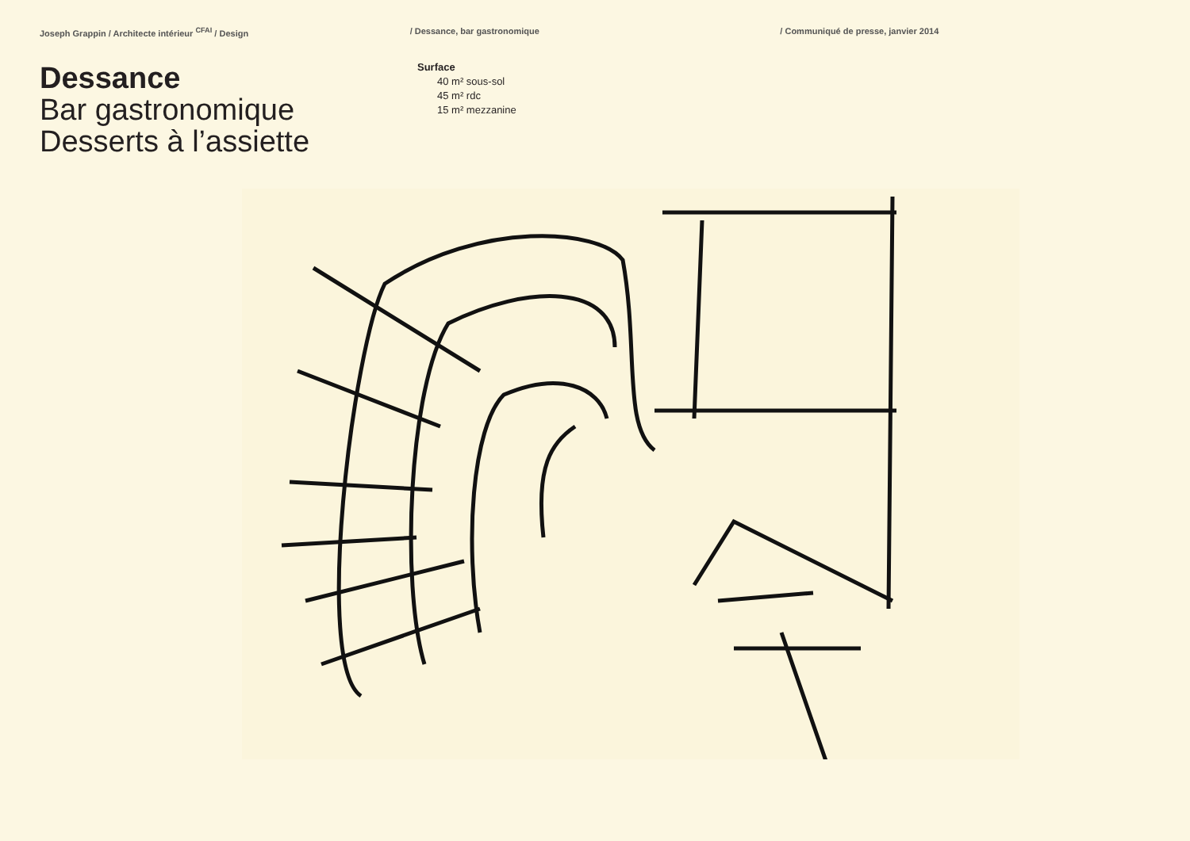Joseph Grappin / Architecte intérieur <sup>CFAI</sup> / Design / Dessance, bar gastronomique / Communiqué de presse, janvier 2014
Dessance
Bar gastronomique
Desserts à l’assiette
Surface
40 m² sous-sol
45 m² rdc
15 m² mezzanine